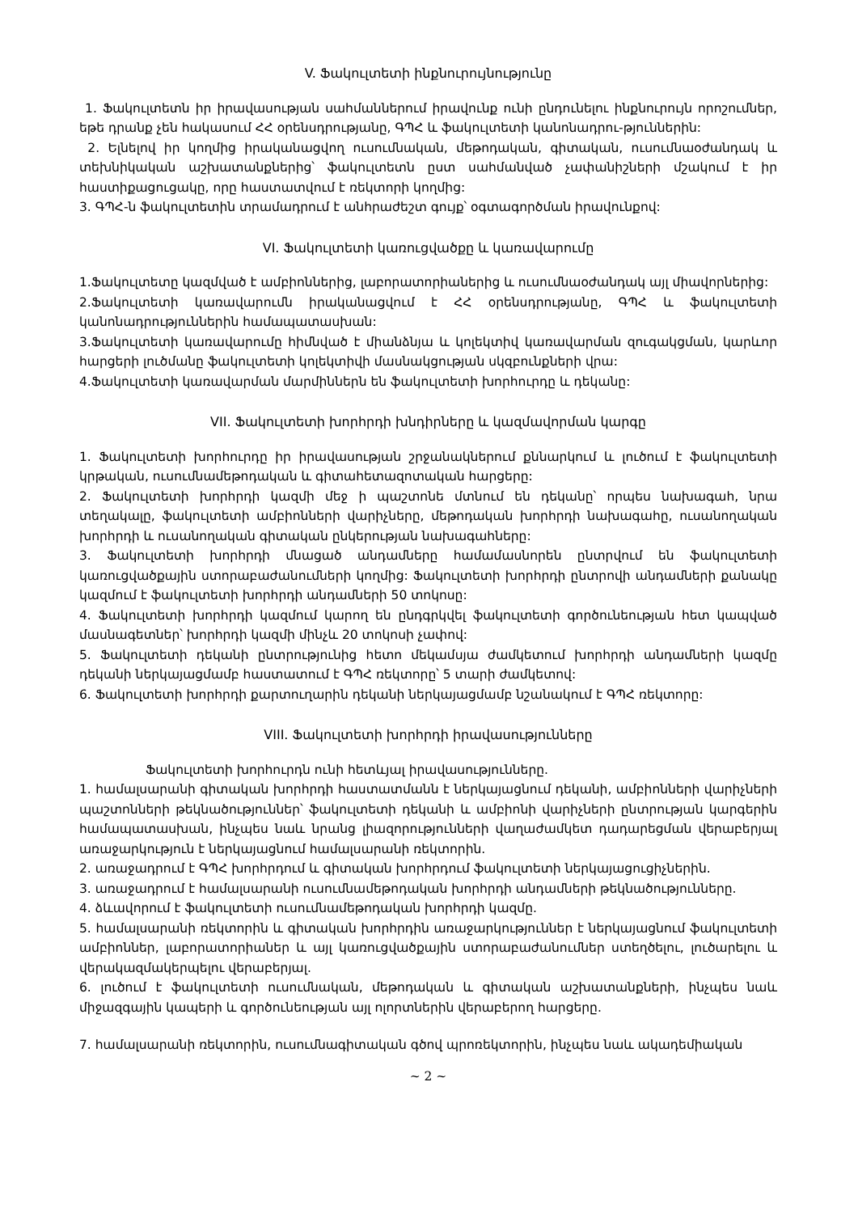V. Ֆակուլտետի ինքնուրույնությունը
1. Ֆակուլտետն իր իրավասության սահմաններում իրավունք ունի ընդունելու ինքնուրույն որոշումներ, եթե դրանք չեն հակասում ՀՀ օրենսդրությանը, ԳՊՀ և ֆակուլտետի կանոնադրու-թյուններին:
2. Ելնելով իր կողմից իրականացվող ուսումնական, մեթոդական, գիտական, ուսումնաօժանդակ և տեխնիկական աշխատանքներից՝ ֆակուլտետն ըստ սահմանված չափանիշների մշակում է իր հաստիքացուցակը, որը հաստատվում է ռեկտորի կողմից:
3. ԳՊՀ-ն ֆակուլտետին տրամադրում է անհրաժեշտ գույք՝ օգտագործման իրավունքով:
VI. Ֆակուլտետի կառուցվածքը և կառավարումը
1.Ֆակուլտետը կազմված է ամբիոններից, լաբորատորիաներից և ուսումնաօժանդակ այլ միավորներից:
2.Ֆակուլտետի կառավարումն իրականացվում է ՀՀ օրենսդրությանը, ԳՊՀ և ֆակուլտետի կանոնադրություններին համապատասխան:
3.Ֆակուլտետի կառավարումը հիմնված է միանձնյա և կոլեկտիվ կառավարման զուգակցման, կարևոր հարցերի լուծմանը ֆակուլտետի կոլեկտիվի մասնակցության սկզբունքների վրա:
4.Ֆակուլտետի կառավարման մարմիններն են ֆակուլտետի խորհուրդը և դեկանը:
VII. Ֆակուլտետի խորհրդի խնդիրները և կազմավորման կարգը
1. Ֆակուլտետի խորհուրդը իր իրավասության շրջանակներում քննարկում և լուծում է ֆակուլտետի կրթական, ուսումնամեթոդական և գիտահետազոտական հարցերը:
2. Ֆակուլտետի խորհրդի կազմի մեջ ի պաշտոնե մտնում են դեկանը՝ որպես նախագահ, նրա տեղակալը, ֆակուլտետի ամբիոնների վարիչները, մեթոդական խորհրդի նախագահը, ուսանողական խորհրդի և ուսանողական գիտական ընկերության նախագահները:
3. Ֆակուլտետի խորհրդի մնացած անդամները համամասնորեն ընտրվում են ֆակուլտետի կառուցվածքային ստորաբաժանումների կողմից: Ֆակուլտետի խորհրդի ընտրովի անդամների քանակը կազմում է ֆակուլտետի խորհրդի անդամների 50 տոկոսը:
4. Ֆակուլտետի խորհրդի կազմում կարող են ընդգրկվել ֆակուլտետի գործունեության հետ կապված մասնագետներ՝ խորհրդի կազմի մինչև 20 տոկոսի չափով:
5. Ֆակուլտետի դեկանի ընտրությունից հետո մեկամսյա ժամկետում խորհրդի անդամների կազմը դեկանի ներկայացմամբ հաստատում է ԳՊՀ ռեկտորը՝ 5 տարի ժամկետով:
6. Ֆակուլտետի խորհրդի քարտուղարին դեկանի ներկայացմամբ նշանակում է ԳՊՀ ռեկտորը:
VIII. Ֆակուլտետի խորհրդի իրավասությունները
Ֆակուլտետի խորհուրդն ունի հետևյալ իրավասությունները.
1. համալսարանի գիտական խորհրդի հաստատմանն է ներկայացնում դեկանի, ամբիոնների վարիչների պաշտոնների թեկնածություններ՝ ֆակուլտետի դեկանի և ամբիոնի վարիչների ընտրության կարգերին համապատասխան, ինչպես նաև նրանց լիազորությունների վաղաժամկետ դադարեցման վերաբերյալ առաջարկություն է ներկայացնում համալսարանի ռեկտորին.
2. առաջադրում է ԳՊՀ խորհրդում և գիտական խորհրդում ֆակուլտետի ներկայացուցիչներին.
3. առաջադրում է համալսարանի ուսումնամեթոդական խորհրդի անդամների թեկնածությունները.
4. ձևավորում է ֆակուլտետի ուսումնամեթոդական խորհրդի կազմը.
5. համալսարանի ռեկտորին և գիտական խորհրդին առաջարկություններ է ներկայացնում ֆակուլտետի ամբիոններ, լաբորատորիաներ և այլ կառուցվածքային ստորաբաժանումներ ստեղծելու, լուծարելու և վերակազմակերպելու վերաբերյալ.
6. լուծում է ֆակուլտետի ուսումնական, մեթոդական և գիտական աշխատանքների, ինչպես նաև միջազգային կապերի և գործունեության այլ ոլորտներին վերաբերող հարցերը.
7. համալսարանի ռեկտորին, ուսումնագիտական գծով պրոռեկտորին, ինչպես նաև ակադեմիական
~ 2 ~